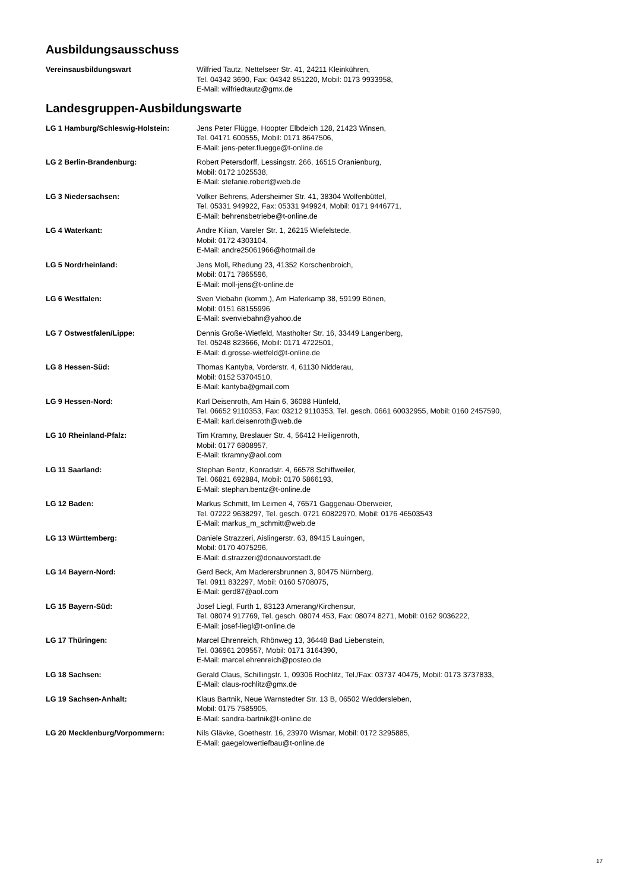Ausbildungsausschuss
Vereinsausbildungswart Wilfried Tautz, Nettelseer Str. 41, 24211 Kleinkühren,
Tel. 04342 3690, Fax: 04342 851220, Mobil: 0173 9933958,
E-Mail: wilfriedtautz@gmx.de
Landesgruppen-Ausbildungswarte
LG 1 Hamburg/Schleswig-Holstein: Jens Peter Flügge, Hoopter Elbdeich 128, 21423 Winsen,
Tel. 04171 600555, Mobil: 0171 8647506,
E-Mail: jens-peter.fluegge@t-online.de
LG 2 Berlin-Brandenburg: Robert Petersdorff, Lessingstr. 266, 16515 Oranienburg,
Mobil: 0172 1025538,
E-Mail: stefanie.robert@web.de
LG 3 Niedersachsen: Volker Behrens, Adersheimer Str. 41, 38304 Wolfenbüttel,
Tel. 05331 949922, Fax: 05331 949924, Mobil: 0171 9446771,
E-Mail: behrensbetriebe@t-online.de
LG 4 Waterkant: Andre Kilian, Vareler Str. 1, 26215 Wiefelstede,
Mobil: 0172 4303104,
E-Mail: andre25061966@hotmail.de
LG 5 Nordrheinland: Jens Moll, Rhedung 23, 41352 Korschenbroich,
Mobil: 0171 7865596,
E-Mail: moll-jens@t-online.de
LG 6 Westfalen: Sven Viebahn (komm.), Am Haferkamp 38, 59199 Bönen,
Mobil: 0151 68155996
E-Mail: svenviebahn@yahoo.de
LG 7 Ostwestfalen/Lippe: Dennis Große-Wietfeld, Mastholter Str. 16, 33449 Langenberg,
Tel. 05248 823666, Mobil: 0171 4722501,
E-Mail: d.grosse-wietfeld@t-online.de
LG 8 Hessen-Süd: Thomas Kantyba, Vorderstr. 4, 61130 Nidderau,
Mobil: 0152 53704510,
E-Mail: kantyba@gmail.com
LG 9 Hessen-Nord: Karl Deisenroth, Am Hain 6, 36088 Hünfeld,
Tel. 06652 9110353, Fax: 03212 9110353, Tel. gesch. 0661 60032955, Mobil: 0160 2457590,
E-Mail: karl.deisenroth@web.de
LG 10 Rheinland-Pfalz: Tim Kramny, Breslauer Str. 4, 56412 Heiligenroth,
Mobil: 0177 6808957,
E-Mail: tkramny@aol.com
LG 11 Saarland: Stephan Bentz, Konradstr. 4, 66578 Schiffweiler,
Tel. 06821 692884, Mobil: 0170 5866193,
E-Mail: stephan.bentz@t-online.de
LG 12 Baden: Markus Schmitt, Im Leimen 4, 76571 Gaggenau-Oberweier,
Tel. 07222 9638297, Tel. gesch. 0721 60822970, Mobil: 0176 46503543
E-Mail: markus_m_schmitt@web.de
LG 13 Württemberg: Daniele Strazzeri, Aislingerstr. 63, 89415 Lauingen,
Mobil: 0170 4075296,
E-Mail: d.strazzeri@donauvorstadt.de
LG 14 Bayern-Nord: Gerd Beck, Am Maderersbrunnen 3, 90475 Nürnberg,
Tel. 0911 832297, Mobil: 0160 5708075,
E-Mail: gerd87@aol.com
LG 15 Bayern-Süd: Josef Liegl, Furth 1, 83123 Amerang/Kirchensur,
Tel. 08074 917769, Tel. gesch. 08074 453, Fax: 08074 8271, Mobil: 0162 9036222,
E-Mail: josef-liegl@t-online.de
LG 17 Thüringen: Marcel Ehrenreich, Rhönweg 13, 36448 Bad Liebenstein,
Tel. 036961 209557, Mobil: 0171 3164390,
E-Mail: marcel.ehrenreich@posteo.de
LG 18 Sachsen: Gerald Claus, Schillingstr. 1, 09306 Rochlitz, Tel./Fax: 03737 40475, Mobil: 0173 3737833,
E-Mail: claus-rochlitz@gmx.de
LG 19 Sachsen-Anhalt: Klaus Bartnik, Neue Warnstedter Str. 13 B, 06502 Weddersleben,
Mobil: 0175 7585905,
E-Mail: sandra-bartnik@t-online.de
LG 20 Mecklenburg/Vorpommern: Nils Glävke, Goethestr. 16, 23970 Wismar, Mobil: 0172 3295885,
E-Mail: gaegelowertiefbau@t-online.de
17